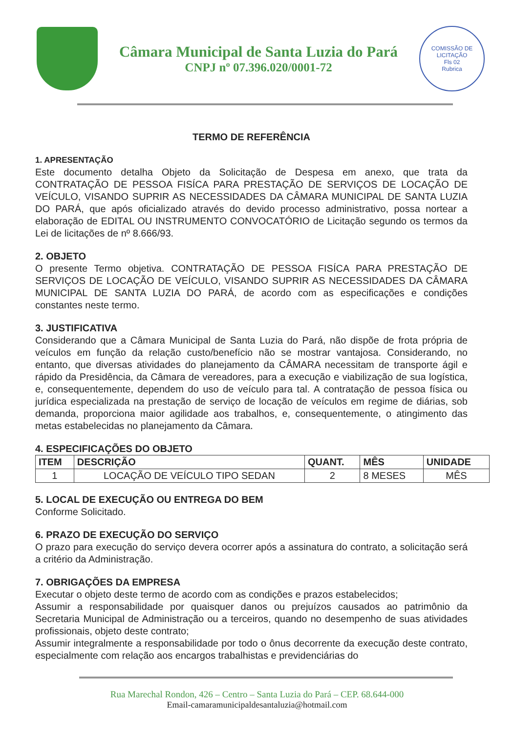Câmara Municipal de Santa Luzia do Pará
CNPJ nº 07.396.020/0001-72
COMISSÃO DE LICITAÇÃO
Fls 02
Rubrica
TERMO DE REFERÊNCIA
1. APRESENTAÇÃO
Este documento detalha Objeto da Solicitação de Despesa em anexo, que trata da CONTRATAÇÃO DE PESSOA FISÍCA PARA PRESTAÇÃO DE SERVIÇOS DE LOCAÇÃO DE VEÍCULO, VISANDO SUPRIR AS NECESSIDADES DA CÂMARA MUNICIPAL DE SANTA LUZIA DO PARÁ, que após oficializado através do devido processo administrativo, possa nortear a elaboração de EDITAL OU INSTRUMENTO CONVOCATÓRIO de Licitação segundo os termos da Lei de licitações de nº 8.666/93.
2. OBJETO
O presente Termo objetiva. CONTRATAÇÃO DE PESSOA FISÍCA PARA PRESTAÇÃO DE SERVIÇOS DE LOCAÇÃO DE VEÍCULO, VISANDO SUPRIR AS NECESSIDADES DA CÂMARA MUNICIPAL DE SANTA LUZIA DO PARÁ, de acordo com as especificações e condições constantes neste termo.
3. JUSTIFICATIVA
Considerando que a Câmara Municipal de Santa Luzia do Pará, não dispõe de frota própria de veículos em função da relação custo/benefício não se mostrar vantajosa. Considerando, no entanto, que diversas atividades do planejamento da CÂMARA necessitam de transporte ágil e rápido da Presidência, da Câmara de vereadores, para a execução e viabilização de sua logística, e, consequentemente, dependem do uso de veículo para tal. A contratação de pessoa física ou jurídica especializada na prestação de serviço de locação de veículos em regime de diárias, sob demanda, proporciona maior agilidade aos trabalhos, e, consequentemente, o atingimento das metas estabelecidas no planejamento da Câmara.
4. ESPECIFICAÇÕES DO OBJETO
| ITEM | DESCRIÇÃO | QUANT. | MÊS | UNIDADE |
| --- | --- | --- | --- | --- |
| 1 | LOCAÇÃO DE VEÍCULO TIPO SEDAN | 2 | 8 MESES | MÊS |
5. LOCAL DE EXECUÇÃO OU ENTREGA DO BEM
Conforme Solicitado.
6. PRAZO DE EXECUÇÃO DO SERVIÇO
O prazo para execução do serviço devera ocorrer após a assinatura do contrato, a solicitação será a critério da Administração.
7. OBRIGAÇÕES DA EMPRESA
Executar o objeto deste termo de acordo com as condições e prazos estabelecidos;
Assumir a responsabilidade por quaisquer danos ou prejuízos causados ao patrimônio da Secretaria Municipal de Administração ou a terceiros, quando no desempenho de suas atividades profissionais, objeto deste contrato;
Assumir integralmente a responsabilidade por todo o ônus decorrente da execução deste contrato, especialmente com relação aos encargos trabalhistas e previdenciárias do
Rua Marechal Rondon, 426 – Centro – Santa Luzia do Pará – CEP. 68.644-000
Email-camaramunicipaldesantaluzia@hotmail.com